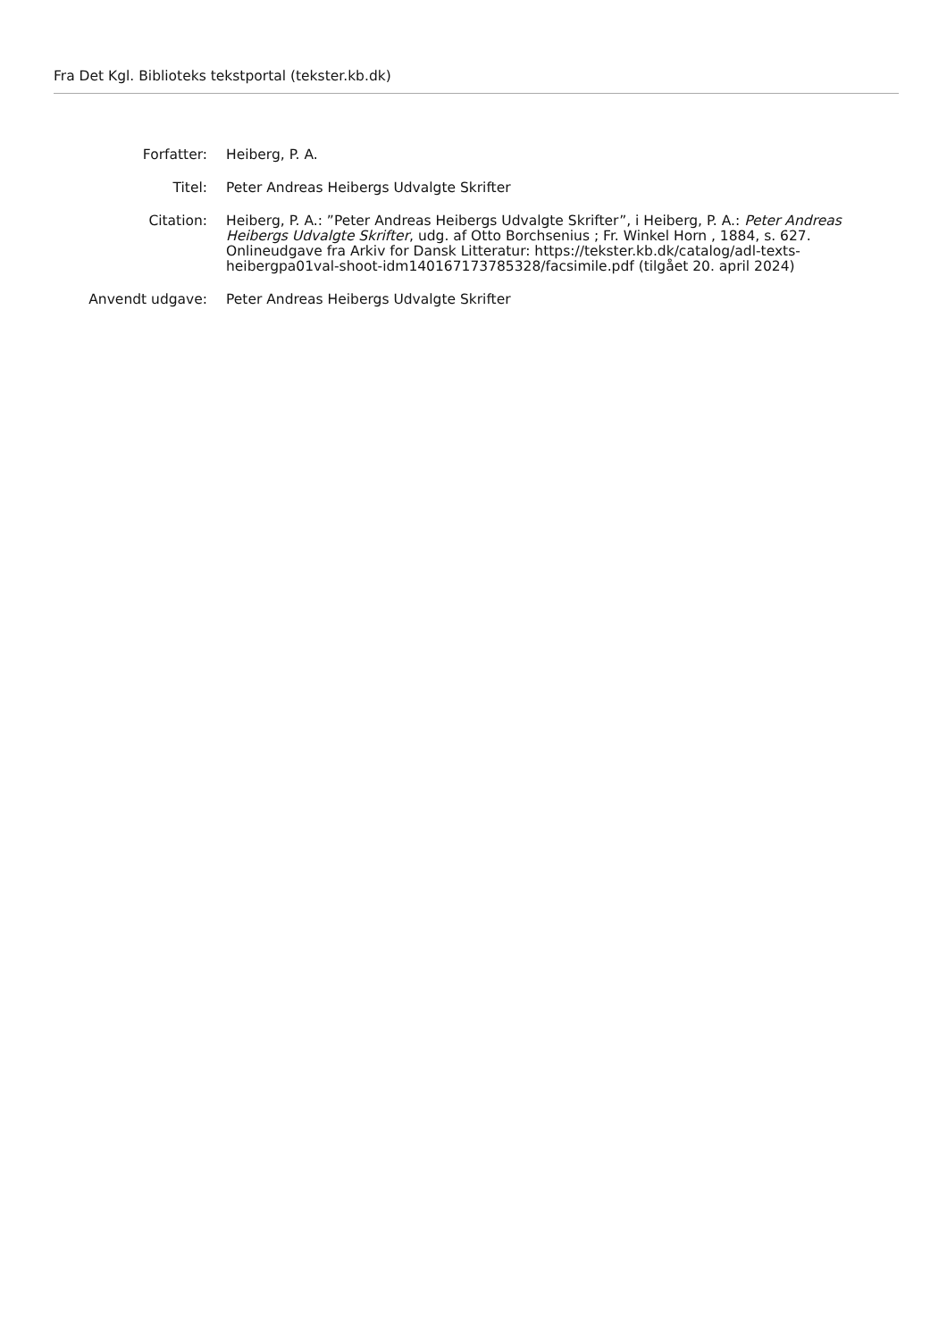Fra Det Kgl. Biblioteks tekstportal (tekster.kb.dk)
Forfatter: Heiberg, P. A.
Titel: Peter Andreas Heibergs Udvalgte Skrifter
Citation: Heiberg, P. A.: ”Peter Andreas Heibergs Udvalgte Skrifter”, i Heiberg, P. A.: Peter Andreas Heibergs Udvalgte Skrifter, udg. af Otto Borchsenius ; Fr. Winkel Horn , 1884, s. 627. Onlineudgave fra Arkiv for Dansk Litteratur: https://tekster.kb.dk/catalog/adl-texts-heibergpa01val-shoot-idm140167173785328/facsimile.pdf (tilgået 20. april 2024)
Anvendt udgave: Peter Andreas Heibergs Udvalgte Skrifter